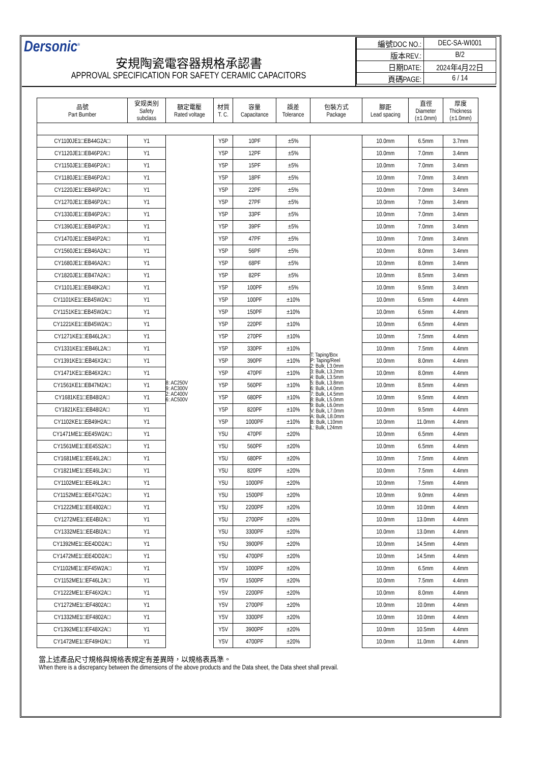Dersonic<sup>®</sup>
安規陶瓷電容器規格承認書
APPROVAL SPECIFICATION FOR SAFETY CERAMIC CAPACITORS
| 編號DOC NO.: | DEC-SA-WI001 |
| 版本REV.: | B/2 |
| 日期DATE: | 2024年4月22日 |
| 頁碼PAGE: | 6 / 14 |
| 品號 Part Bumber | 安规类别 Safety subclass | 額定電壓 Rated voltage | 材質 T. C. | 容量 Capacitance | 誤差 Tolerance | 包裝方式 Package | 腳距 Lead spacing | 直徑 Diameter (±1.0mm) | 厚度 Thickness (±1.0mm) |
| --- | --- | --- | --- | --- | --- | --- | --- | --- | --- |
| CY1100JE1□EB44G2A□ | Y1 | 8: AC250V 9: AC300V 2: AC400V 6: AC500V | Y5P | 10PF | ±5% | T: Taping/Box P: Taping/Reel 2: Bulk, L3.0mm 3: Bulk, L3.2mm 4: Bulk, L3.5mm 5: Bulk, L3.8mm 6: Bulk, L4.0mm 7: Bulk, L4.5mm 8: Bulk, L5.0mm 9: Bulk, L6.0mm V: Bulk, L7.0mm A: Bulk, L8.0mm B: Bulk, L10mm L: Bulk, L24mm | 10.0mm | 6.5mm | 3.7mm |
| CY1120JE1□EB46P2A□ | Y1 | | Y5P | 12PF | ±5% | | 10.0mm | 7.0mm | 3.4mm |
| CY1150JE1□EB46P2A□ | Y1 | | Y5P | 15PF | ±5% | | 10.0mm | 7.0mm | 3.4mm |
| CY1180JE1□EB46P2A□ | Y1 | | Y5P | 18PF | ±5% | | 10.0mm | 7.0mm | 3.4mm |
| CY1220JE1□EB46P2A□ | Y1 | | Y5P | 22PF | ±5% | | 10.0mm | 7.0mm | 3.4mm |
| CY1270JE1□EB46P2A□ | Y1 | | Y5P | 27PF | ±5% | | 10.0mm | 7.0mm | 3.4mm |
| CY1330JE1□EB46P2A□ | Y1 | | Y5P | 33PF | ±5% | | 10.0mm | 7.0mm | 3.4mm |
| CY1390JE1□EB46P2A□ | Y1 | | Y5P | 39PF | ±5% | | 10.0mm | 7.0mm | 3.4mm |
| CY1470JE1□EB46P2A□ | Y1 | | Y5P | 47PF | ±5% | | 10.0mm | 7.0mm | 3.4mm |
| CY1560JE1□EB46A2A□ | Y1 | | Y5P | 56PF | ±5% | | 10.0mm | 8.0mm | 3.4mm |
| CY1680JE1□EB46A2A□ | Y1 | | Y5P | 68PF | ±5% | | 10.0mm | 8.0mm | 3.4mm |
| CY1820JE1□EB47A2A□ | Y1 | | Y5P | 82PF | ±5% | | 10.0mm | 8.5mm | 3.4mm |
| CY1101JE1□EB48K2A□ | Y1 | | Y5P | 100PF | ±5% | | 10.0mm | 9.5mm | 3.4mm |
| CY1101KE1□EB45W2A□ | Y1 | | Y5P | 100PF | ±10% | | 10.0mm | 6.5mm | 4.4mm |
| CY1151KE1□EB45W2A□ | Y1 | | Y5P | 150PF | ±10% | | 10.0mm | 6.5mm | 4.4mm |
| CY1221KE1□EB45W2A□ | Y1 | | Y5P | 220PF | ±10% | | 10.0mm | 6.5mm | 4.4mm |
| CY1271KE1□EB46L2A□ | Y1 | | Y5P | 270PF | ±10% | | 10.0mm | 7.5mm | 4.4mm |
| CY1331KE1□EB46L2A□ | Y1 | | Y5P | 330PF | ±10% | | 10.0mm | 7.5mm | 4.4mm |
| CY1391KE1□EB46X2A□ | Y1 | | Y5P | 390PF | ±10% | | 10.0mm | 8.0mm | 4.4mm |
| CY1471KE1□EB46X2A□ | Y1 | | Y5P | 470PF | ±10% | | 10.0mm | 8.0mm | 4.4mm |
| CY1561KE1□EB47M2A□ | Y1 | | Y5P | 560PF | ±10% | | 10.0mm | 8.5mm | 4.4mm |
| CY1681KE1□EB48I2A□ | Y1 | | Y5P | 680PF | ±10% | | 10.0mm | 9.5mm | 4.4mm |
| CY1821KE1□EB48I2A□ | Y1 | | Y5P | 820PF | ±10% | | 10.0mm | 9.5mm | 4.4mm |
| CY1102KE1□EB49H2A□ | Y1 | | Y5P | 1000PF | ±10% | | 10.0mm | 11.0mm | 4.4mm |
| CY1471ME1□EE45W2A□ | Y1 | | Y5U | 470PF | ±20% | | 10.0mm | 6.5mm | 4.4mm |
| CY1561ME1□EE45S2A□ | Y1 | | Y5U | 560PF | ±20% | | 10.0mm | 6.5mm | 4.4mm |
| CY1681ME1□EE46L2A□ | Y1 | | Y5U | 680PF | ±20% | | 10.0mm | 7.5mm | 4.4mm |
| CY1821ME1□EE46L2A□ | Y1 | | Y5U | 820PF | ±20% | | 10.0mm | 7.5mm | 4.4mm |
| CY1102ME1□EE46L2A□ | Y1 | | Y5U | 1000PF | ±20% | | 10.0mm | 7.5mm | 4.4mm |
| CY1152ME1□EE47G2A□ | Y1 | | Y5U | 1500PF | ±20% | | 10.0mm | 9.0mm | 4.4mm |
| CY1222ME1□EE4802A□ | Y1 | | Y5U | 2200PF | ±20% | | 10.0mm | 10.0mm | 4.4mm |
| CY1272ME1□EE4BI2A□ | Y1 | | Y5U | 2700PF | ±20% | | 10.0mm | 13.0mm | 4.4mm |
| CY1332ME1□EE4BI2A□ | Y1 | | Y5U | 3300PF | ±20% | | 10.0mm | 13.0mm | 4.4mm |
| CY1392ME1□EE4DD2A□ | Y1 | | Y5U | 3900PF | ±20% | | 10.0mm | 14.5mm | 4.4mm |
| CY1472ME1□EE4DD2A□ | Y1 | | Y5U | 4700PF | ±20% | | 10.0mm | 14.5mm | 4.4mm |
| CY1102ME1□EF45W2A□ | Y1 | | Y5V | 1000PF | ±20% | | 10.0mm | 6.5mm | 4.4mm |
| CY1152ME1□EF46L2A□ | Y1 | | Y5V | 1500PF | ±20% | | 10.0mm | 7.5mm | 4.4mm |
| CY1222ME1□EF46X2A□ | Y1 | | Y5V | 2200PF | ±20% | | 10.0mm | 8.0mm | 4.4mm |
| CY1272ME1□EF4802A□ | Y1 | | Y5V | 2700PF | ±20% | | 10.0mm | 10.0mm | 4.4mm |
| CY1332ME1□EF4802A□ | Y1 | | Y5V | 3300PF | ±20% | | 10.0mm | 10.0mm | 4.4mm |
| CY1392ME1□EF48X2A□ | Y1 | | Y5V | 3900PF | ±20% | | 10.0mm | 10.5mm | 4.4mm |
| CY1472ME1□EF49H2A□ | Y1 | | Y5V | 4700PF | ±20% | | 10.0mm | 11.0mm | 4.4mm |
當上述產品尺寸規格與規格表規定有差異時，以規格表爲準。
When there is a discrepancy between the dimensions of the above products and the Data sheet, the Data sheet shall prevail.